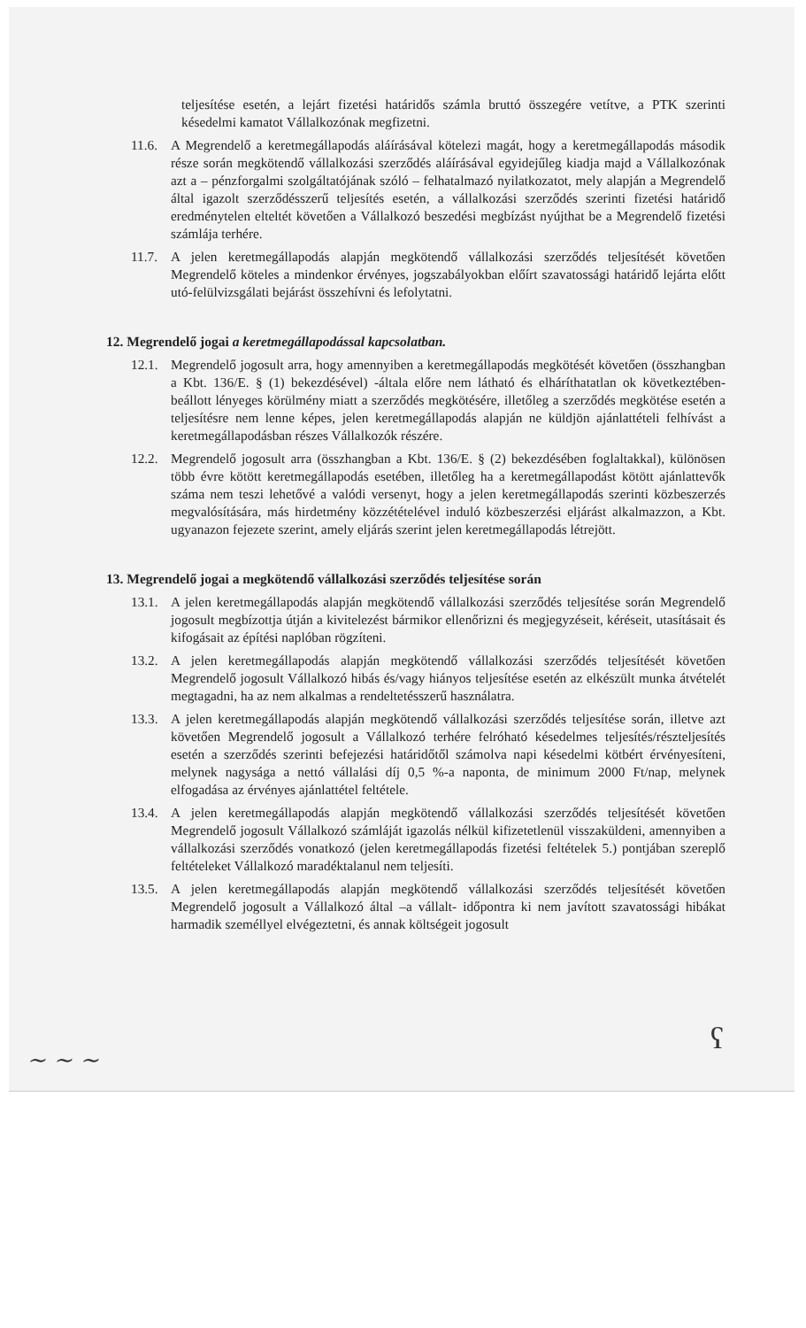teljesítése esetén, a lejárt fizetési határidős számla bruttó összegére vetítve, a PTK szerinti késedelmi kamatot Vállalkozónak megfizetni.
11.6.
A Megrendelő a keretmegállapodás aláírásával kötelezi magát, hogy a keretmegállapodás második része során megkötendő vállalkozási szerződés aláírásával egyidejűleg kiadja majd a Vállalkozónak azt a – pénzforgalmi szolgáltatójának szóló – felhatalmazó nyilatkozatot, mely alapján a Megrendelő által igazolt szerződésszerű teljesítés esetén, a vállalkozási szerződés szerinti fizetési határidő eredménytelen elteltét követően a Vállalkozó beszedési megbízást nyújthat be a Megrendelő fizetési számlája terhére.
11.7.
A jelen keretmegállapodás alapján megkötendő vállalkozási szerződés teljesítését követően Megrendelő köteles a mindenkor érvényes, jogszabályokban előírt szavatossági határidő lejárta előtt utó-felülvizsgálati bejárást összehívni és lefolytatni.
12. Megrendelő jogai a keretmegállapodással kapcsolatban.
12.1.
Megrendelő jogosult arra, hogy amennyiben a keretmegállapodás megkötését követően (összhangban a Kbt. 136/E. § (1) bekezdésével) -általa előre nem látható és elháríthatatlan ok következtében- beállott lényeges körülmény miatt a szerződés megkötésére, illetőleg a szerződés megkötése esetén a teljesítésre nem lenne képes, jelen keretmegállapodás alapján ne küldjön ajánlattételi felhívást a keretmegállapodásban részes Vállalkozók részére.
12.2.
Megrendelő jogosult arra (összhangban a Kbt. 136/E. § (2) bekezdésében foglaltakkal), különösen több évre kötött keretmegállapodás esetében, illetőleg ha a keretmegállapodást kötött ajánlattevők száma nem teszi lehetővé a valódi versenyt, hogy a jelen keretmegállapodás szerinti közbeszerzés megvalósítására, más hirdetmény közzétételével induló közbeszerzési eljárást alkalmazzon, a Kbt. ugyanazon fejezete szerint, amely eljárás szerint jelen keretmegállapodás létrejött.
13. Megrendelő jogai a megkötendő vállalkozási szerződés teljesítése során
13.1.
A jelen keretmegállapodás alapján megkötendő vállalkozási szerződés teljesítése során Megrendelő jogosult megbízottja útján a kivitelezést bármikor ellenőrizni és megjegyzéseit, kéréseit, utasításait és kifogásait az építési naplóban rögzíteni.
13.2.
A jelen keretmegállapodás alapján megkötendő vállalkozási szerződés teljesítését követően Megrendelő jogosult Vállalkozó hibás és/vagy hiányos teljesítése esetén az elkészült munka átvételét megtagadni, ha az nem alkalmas a rendeltetésszerű használatra.
13.3.
A jelen keretmegállapodás alapján megkötendő vállalkozási szerződés teljesítése során, illetve azt követően Megrendelő jogosult a Vállalkozó terhére felróható késedelmes teljesítés/részteljesítés esetén a szerződés szerinti befejezési határidőtől számolva napi késedelmi kötbért érvényesíteni, melynek nagysága a nettó vállalási díj 0,5 %-a naponta, de minimum 2000 Ft/nap, melynek elfogadása az érvényes ajánlattétel feltétele.
13.4.
A jelen keretmegállapodás alapján megkötendő vállalkozási szerződés teljesítését követően Megrendelő jogosult Vállalkozó számláját igazolás nélkül kifizetetlenül visszaküldeni, amennyiben a vállalkozási szerződés vonatkozó (jelen keretmegállapodás fizetési feltételek 5.) pontjában szereplő feltételeket Vállalkozó maradéktalanul nem teljesíti.
13.5.
A jelen keretmegállapodás alapján megkötendő vállalkozási szerződés teljesítését követően Megrendelő jogosult a Vállalkozó által –a vállalt- időpontra ki nem javított szavatossági hibákat harmadik személlyel elvégeztetni, és annak költségeit jogosult
~ ~ ~
ʕ